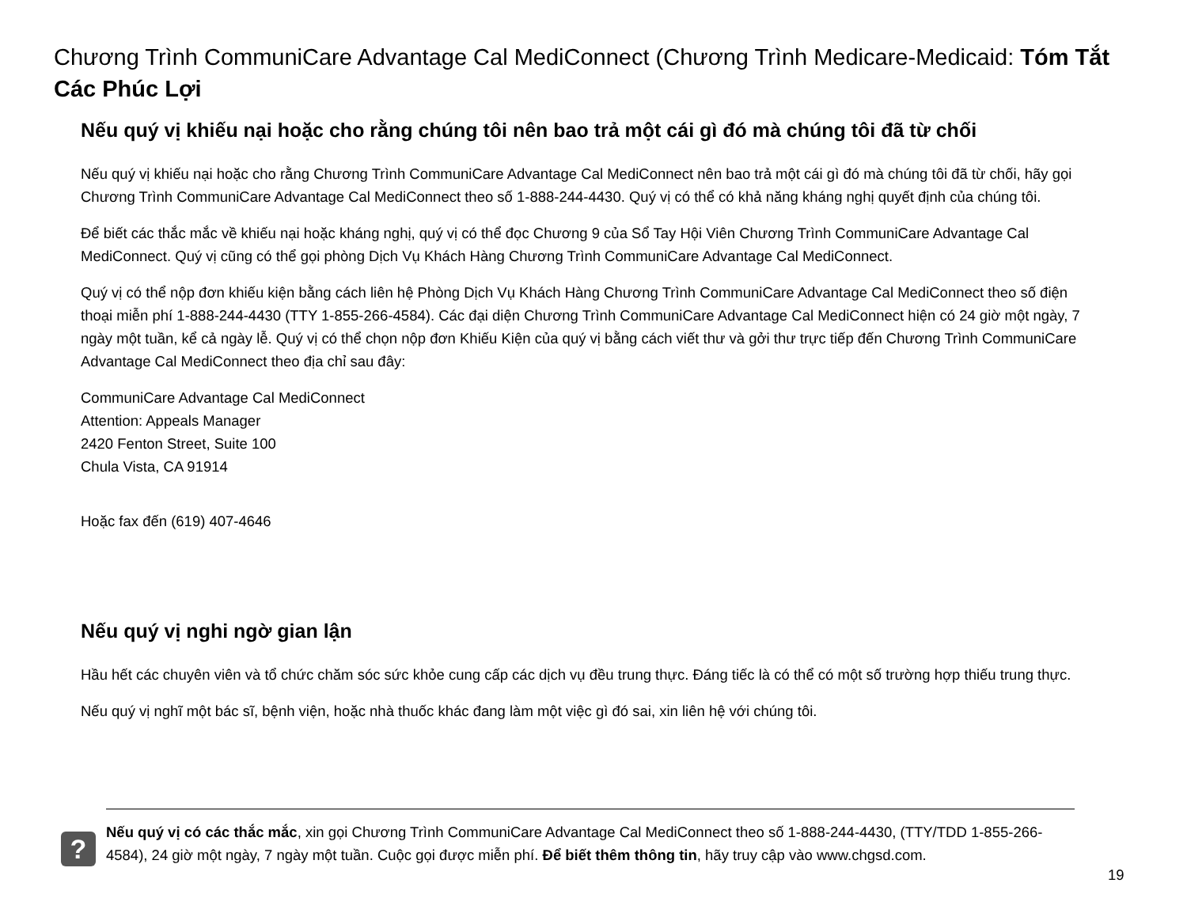Chương Trình CommuniCare Advantage Cal MediConnect (Chương Trình Medicare-Medicaid: Tóm Tắt Các Phúc Lợi
Nếu quý vị khiếu nại hoặc cho rằng chúng tôi nên bao trả một cái gì đó mà chúng tôi đã từ chối
Nếu quý vị khiếu nại hoặc cho rằng Chương Trình CommuniCare Advantage Cal MediConnect nên bao trả một cái gì đó mà chúng tôi đã từ chối, hãy gọi Chương Trình CommuniCare Advantage Cal MediConnect theo số 1-888-244-4430. Quý vị có thể có khả năng kháng nghị quyết định của chúng tôi.
Để biết các thắc mắc về khiếu nại hoặc kháng nghị, quý vị có thể đọc Chương 9 của Sổ Tay Hội Viên Chương Trình CommuniCare Advantage Cal MediConnect. Quý vị cũng có thể gọi phòng Dịch Vụ Khách Hàng Chương Trình CommuniCare Advantage Cal MediConnect.
Quý vị có thể nộp đơn khiếu kiện bằng cách liên hệ Phòng Dịch Vụ Khách Hàng Chương Trình CommuniCare Advantage Cal MediConnect theo số điện thoại miễn phí 1-888-244-4430 (TTY 1-855-266-4584). Các đại diện Chương Trình CommuniCare Advantage Cal MediConnect hiện có 24 giờ một ngày, 7 ngày một tuần, kể cả ngày lễ. Quý vị có thể chọn nộp đơn Khiếu Kiện của quý vị bằng cách viết thư và gởi thư trực tiếp đến Chương Trình CommuniCare Advantage Cal MediConnect theo địa chỉ sau đây:
CommuniCare Advantage Cal MediConnect
Attention: Appeals Manager
2420 Fenton Street, Suite 100
Chula Vista, CA 91914
Hoặc fax đến (619) 407-4646
Nếu quý vị nghi ngờ gian lận
Hầu hết các chuyên viên và tổ chức chăm sóc sức khỏe cung cấp các dịch vụ đều trung thực. Đáng tiếc là có thể có một số trường hợp thiếu trung thực.
Nếu quý vị nghĩ một bác sĩ, bệnh viện, hoặc nhà thuốc khác đang làm một việc gì đó sai, xin liên hệ với chúng tôi.
?
Nếu quý vị có các thắc mắc, xin gọi Chương Trình CommuniCare Advantage Cal MediConnect theo số 1-888-244-4430, (TTY/TDD 1-855-266-4584), 24 giờ một ngày, 7 ngày một tuần. Cuộc gọi được miễn phí. Để biết thêm thông tin, hãy truy cập vào www.chgsd.com.
19